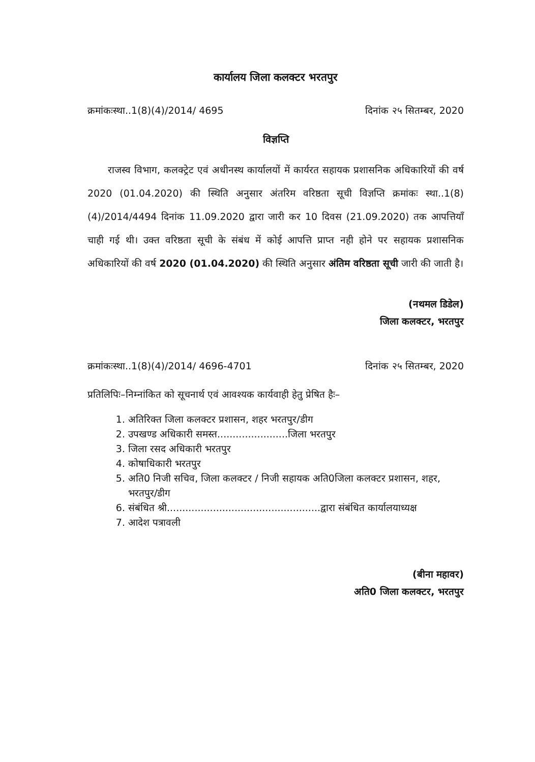कार्यालय जिला कलक्टर भरतपुर
क्रमांकःस्था..1(8)(4)/2014/ 4695 दिनांक २५ सितम्बर, 2020
विज्ञप्ति
राजस्व विभाग, कलक्ट्रेट एवं अधीनस्थ कार्यालयों में कार्यरत सहायक प्रशासनिक अधिकारियों की वर्ष 2020 (01.04.2020) की स्थिति अनुसार अंतरिम वरिष्ठता सूची विज्ञप्ति क्रमांकः स्था..1(8) (4)/2014/4494 दिनांक 11.09.2020 द्वारा जारी कर 10 दिवस (21.09.2020) तक आपत्तियॉं चाही गई थी। उक्त वरिष्ठता सूची के संबंध में कोई आपत्ति प्राप्त नही होने पर सहायक प्रशासनिक अधिकारियों की वर्ष 2020 (01.04.2020) की स्थिति अनुसार अंतिम वरिष्ठता सूची जारी की जाती है।
(नथमल डिडेल)
जिला कलक्टर, भरतपुर
क्रमांकःस्था..1(8)(4)/2014/ 4696-4701 दिनांक २५ सितम्बर, 2020
प्रतिलिपिः–निम्नांकित को सूचनार्थ एवं आवश्यक कार्यवाही हेतु प्रेषित हैः–
1. अतिरिक्त जिला कलक्टर प्रशासन, शहर भरतपुर/डीग
2. उपखण्ड अधिकारी समस्त.......................जिला भरतपुर
3. जिला रसद अधिकारी भरतपुर
4. कोषाधिकारी भरतपुर
5. अति0 निजी सचिव, जिला कलक्टर / निजी सहायक अति0जिला कलक्टर प्रशासन, शहर, भरतपुर/डीग
6. संबंधित श्री..................................................द्वारा संबंधित कार्यालयाध्यक्ष
7. आदेश पत्रावली
(बीना महावर)
अति0 जिला कलक्टर, भरतपुर